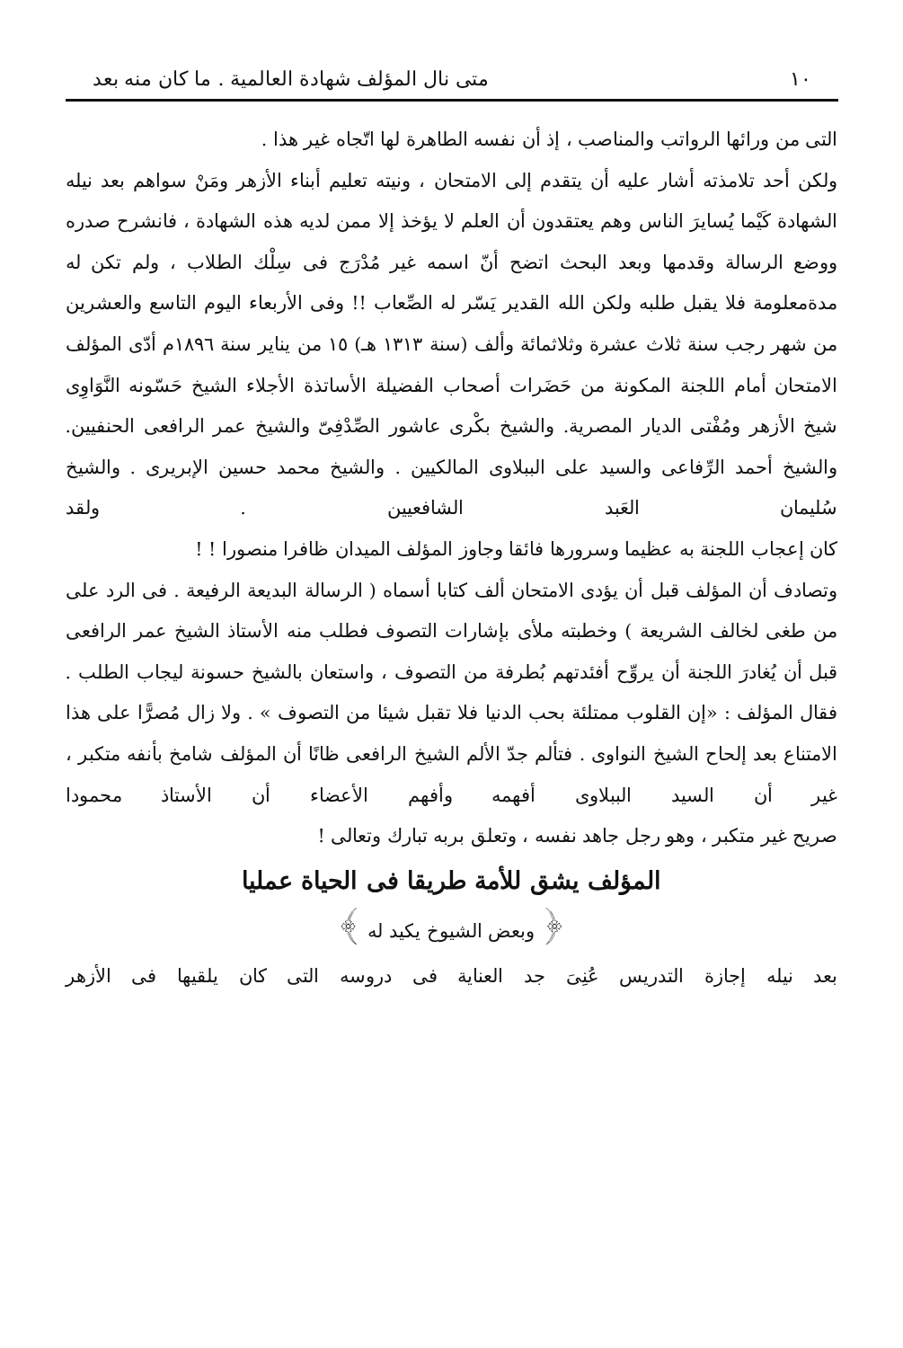١٠ متى نال المؤلف شهادة العالمية . ما كان منه بعد
التى من ورائها الرواتب والمناصب ، إذ أن نفسه الطاهرة لها اتّجاه غير هذا .
ولكن أحد تلامذته أشار عليه أن يتقدم إلى الامتحان ، ونيته تعليم أبناء الأزهر ومَنْ سواهم بعد نيله الشهادة كَيْما يُسايرَ الناس وهم يعتقدون أن العلم لا يؤخذ إلا ممن لديه هذه الشهادة ، فانشرح صدره ووضع الرسالة وقدمها وبعد البحث اتضح أنّ اسمه غير مُدْرَج فى سِلْك الطلاب ، ولم تكن له مدةمعلومة فلا يقبل طلبه ولكن الله القدير يَسّر له الصِّعاب !! وفى الأربعاء اليوم التاسع والعشرين من شهر رجب سنة ثلاث عشرة وثلاثمائة وألف (سنة ١٣١٣ هـ) ١٥ من يناير سنة ١٨٩٦م أدّى المؤلف الامتحان أمام اللجنة المكونة من حَضَرات أصحاب الفضيلة الأساتذة الأجلاء الشيخ حَسّونه النَّوَاوِى شيخ الأزهر ومُفْتى الديار المصرية. والشيخ بكْرى عاشور الصِّدْفِىّ والشيخ عمر الرافعى الحنفيين. والشيخ أحمد الرِّفاعى والسيد على الببلاوى المالكيين . والشيخ محمد حسين الإبريرى . والشيخ سُليمان العَبد الشافعيين . ولقد
كان إعجاب اللجنة به عظيما وسرورها فائقا وجاوز المؤلف الميدان ظافرا منصورا ! !
وتصادف أن المؤلف قبل أن يؤدى الامتحان ألف كتابا أسماه ( الرسالة البديعة الرفيعة . فى الرد على من طغى لخالف الشريعة ) وخطبته ملأى بإشارات التصوف فطلب منه الأستاذ الشيخ عمر الرافعى قبل أن يُغادرَ اللجنة أن يروِّح أفئدتهم بُطرفة من التصوف ، واستعان بالشيخ حسونة ليجاب الطلب . فقال المؤلف : «إن القلوب ممتلئة بحب الدنيا فلا تقبل شيئا من التصوف » . ولا زال مُصرًّا على هذا الامتناع بعد إلحاح الشيخ النواوى . فتألم جدّ الألم الشيخ الرافعى ظانًا أن المؤلف شامخ بأنفه متكبر ، غير أن السيد الببلاوى أفهمه وأفهم الأعضاء أن الأستاذ محمودا
صريح غير متكبر ، وهو رجل جاهد نفسه ، وتعلق بربه تبارك وتعالى !
المؤلف يشق للأمة طريقا فى الحياة عمليا
﴿ وبعض الشيوخ يكيد له ﴾
بعد نيله إجازة التدريس عُنِىَ جد العناية فى دروسه التى كان يلقيها فى الأزهر